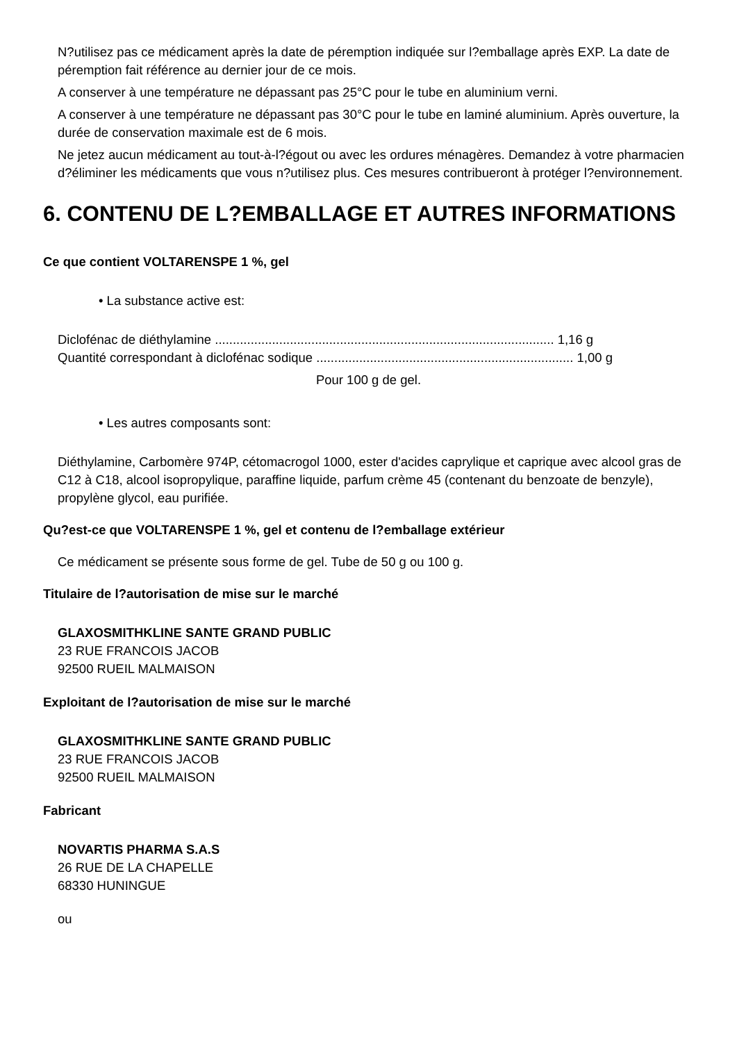N?utilisez pas ce médicament après la date de péremption indiquée sur l?emballage après EXP. La date de péremption fait référence au dernier jour de ce mois.
A conserver à une température ne dépassant pas 25°C pour le tube en aluminium verni.
A conserver à une température ne dépassant pas 30°C pour le tube en laminé aluminium. Après ouverture, la durée de conservation maximale est de 6 mois.
Ne jetez aucun médicament au tout-à-l?égout ou avec les ordures ménagères. Demandez à votre pharmacien d?éliminer les médicaments que vous n?utilisez plus. Ces mesures contribueront à protéger l?environnement.
6. CONTENU DE L?EMBALLAGE ET AUTRES INFORMATIONS
Ce que contient VOLTARENSPE 1 %, gel
• La substance active est:
Diclofénac de diéthylamine ............................................................................................... 1,16 g
Quantité correspondant à diclofénac sodique ........................................................................ 1,00 g
Pour 100 g de gel.
• Les autres composants sont:
Diéthylamine, Carbomère 974P, cétomacrogol 1000, ester d'acides caprylique et caprique avec alcool gras de C12 à C18, alcool isopropylique, paraffine liquide, parfum crème 45 (contenant du benzoate de benzyle), propylène glycol, eau purifiée.
Qu?est-ce que VOLTARENSPE 1 %, gel et contenu de l?emballage extérieur
Ce médicament se présente sous forme de gel. Tube de 50 g ou 100 g.
Titulaire de l?autorisation de mise sur le marché
GLAXOSMITHKLINE SANTE GRAND PUBLIC
23 RUE FRANCOIS JACOB
92500 RUEIL MALMAISON
Exploitant de l?autorisation de mise sur le marché
GLAXOSMITHKLINE SANTE GRAND PUBLIC
23 RUE FRANCOIS JACOB
92500 RUEIL MALMAISON
Fabricant
NOVARTIS PHARMA S.A.S
26 RUE DE LA CHAPELLE
68330 HUNINGUE
ou